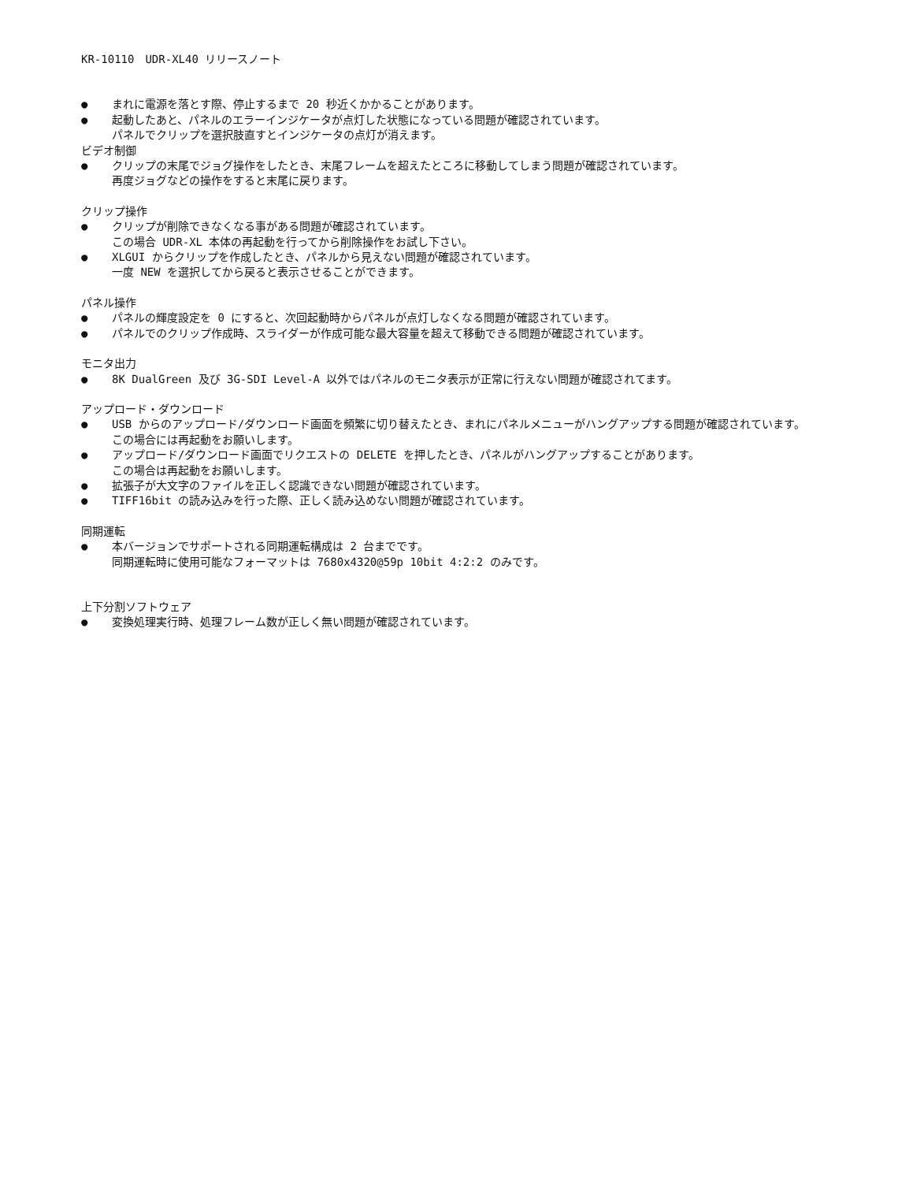KR-10110　UDR-XL40 リリースノート
● まれに電源を落とす際、停止するまで 20 秒近くかかることがあります。
● 起動したあと、パネルのエラーインジケータが点灯した状態になっている問題が確認されています。
パネルでクリップを選択肢直すとインジケータの点灯が消えます。
ビデオ制御
● クリップの末尾でジョグ操作をしたとき、末尾フレームを超えたところに移動してしまう問題が確認されています。
再度ジョグなどの操作をすると末尾に戻ります。
クリップ操作
● クリップが削除できなくなる事がある問題が確認されています。
この場合 UDR-XL 本体の再起動を行ってから削除操作をお試し下さい。
● XLGUI からクリップを作成したとき、パネルから見えない問題が確認されています。
一度 NEW を選択してから戻ると表示させることができます。
パネル操作
● パネルの輝度設定を 0 にすると、次回起動時からパネルが点灯しなくなる問題が確認されています。
● パネルでのクリップ作成時、スライダーが作成可能な最大容量を超えて移動できる問題が確認されています。
モニタ出力
● 8K DualGreen 及び 3G-SDI Level-A 以外ではパネルのモニタ表示が正常に行えない問題が確認されてます。
アップロード・ダウンロード
● USB からのアップロード/ダウンロード画面を頻繁に切り替えたとき、まれにパネルメニューがハングアップする問題が確認されています。
この場合には再起動をお願いします。
● アップロード/ダウンロード画面でリクエストの DELETE を押したとき、パネルがハングアップすることがあります。
この場合は再起動をお願いします。
● 拡張子が大文字のファイルを正しく認識できない問題が確認されています。
● TIFF16bit の読み込みを行った際、正しく読み込めない問題が確認されています。
同期運転
● 本バージョンでサポートされる同期運転構成は 2 台までです。
同期運転時に使用可能なフォーマットは 7680x4320@59p 10bit 4:2:2 のみです。
上下分割ソフトウェア
● 変換処理実行時、処理フレーム数が正しく無い問題が確認されています。